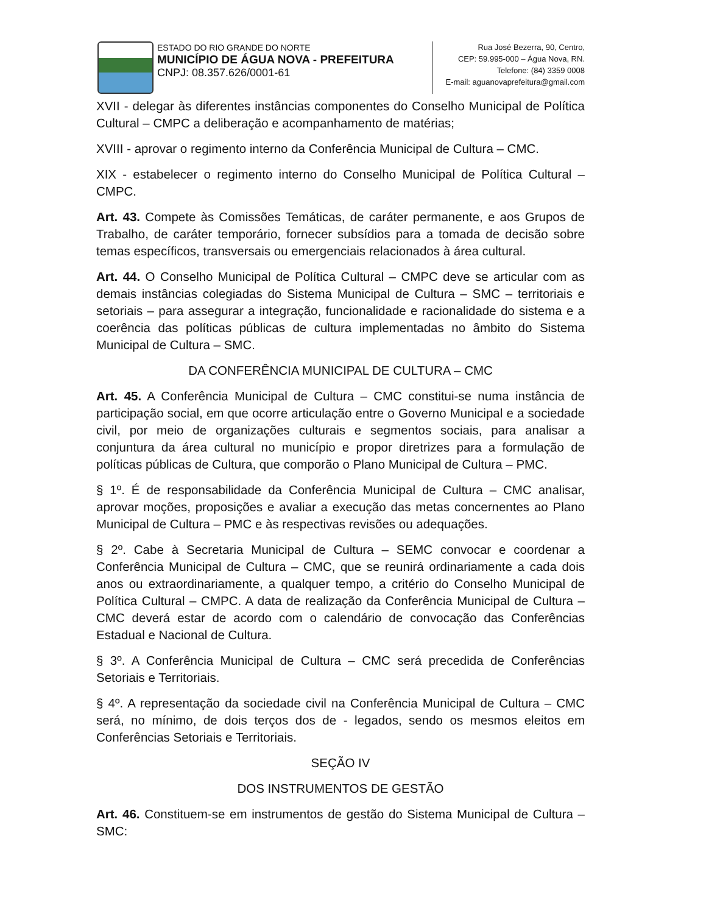ESTADO DO RIO GRANDE DO NORTE
MUNICÍPIO DE ÁGUA NOVA - PREFEITURA
CNPJ: 08.357.626/0001-61
Rua José Bezerra, 90, Centro,
CEP: 59.995-000 – Água Nova, RN.
Telefone: (84) 3359 0008
E-mail: aguanovaprefeitura@gmail.com
XVII - delegar às diferentes instâncias componentes do Conselho Municipal de Política Cultural – CMPC a deliberação e acompanhamento de matérias;
XVIII - aprovar o regimento interno da Conferência Municipal de Cultura – CMC.
XIX - estabelecer o regimento interno do Conselho Municipal de Política Cultural – CMPC.
Art. 43. Compete às Comissões Temáticas, de caráter permanente, e aos Grupos de Trabalho, de caráter temporário, fornecer subsídios para a tomada de decisão sobre temas específicos, transversais ou emergenciais relacionados à área cultural.
Art. 44. O Conselho Municipal de Política Cultural – CMPC deve se articular com as demais instâncias colegiadas do Sistema Municipal de Cultura – SMC – territoriais e setoriais – para assegurar a integração, funcionalidade e racionalidade do sistema e a coerência das políticas públicas de cultura implementadas no âmbito do Sistema Municipal de Cultura – SMC.
DA CONFERÊNCIA MUNICIPAL DE CULTURA – CMC
Art. 45. A Conferência Municipal de Cultura – CMC constitui-se numa instância de participação social, em que ocorre articulação entre o Governo Municipal e a sociedade civil, por meio de organizações culturais e segmentos sociais, para analisar a conjuntura da área cultural no município e propor diretrizes para a formulação de políticas públicas de Cultura, que comporão o Plano Municipal de Cultura – PMC.
§ 1º. É de responsabilidade da Conferência Municipal de Cultura – CMC analisar, aprovar moções, proposições e avaliar a execução das metas concernentes ao Plano Municipal de Cultura – PMC e às respectivas revisões ou adequações.
§ 2º. Cabe à Secretaria Municipal de Cultura – SEMC convocar e coordenar a Conferência Municipal de Cultura – CMC, que se reunirá ordinariamente a cada dois anos ou extraordinariamente, a qualquer tempo, a critério do Conselho Municipal de Política Cultural – CMPC. A data de realização da Conferência Municipal de Cultura – CMC deverá estar de acordo com o calendário de convocação das Conferências Estadual e Nacional de Cultura.
§ 3º. A Conferência Municipal de Cultura – CMC será precedida de Conferências Setoriais e Territoriais.
§ 4º. A representação da sociedade civil na Conferência Municipal de Cultura – CMC será, no mínimo, de dois terços dos de - legados, sendo os mesmos eleitos em Conferências Setoriais e Territoriais.
SEÇÃO IV
DOS INSTRUMENTOS DE GESTÃO
Art. 46. Constituem-se em instrumentos de gestão do Sistema Municipal de Cultura – SMC: